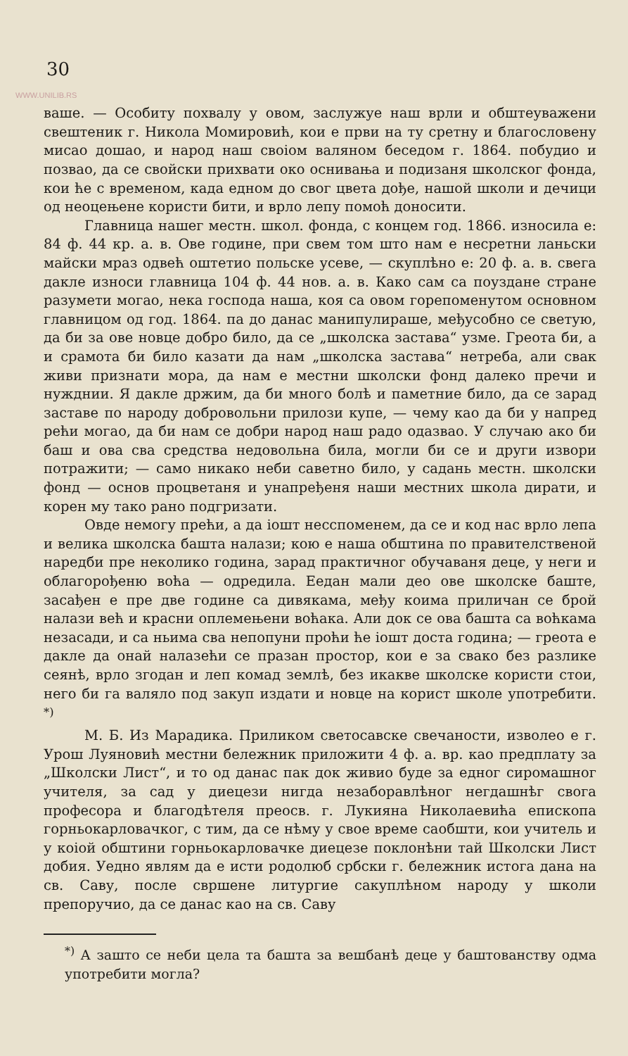30
WWW.UNILIB.RS
ваше. — Особиту похвалу у овом, заслужуе наш врли и обштеуважени свештеник г. Никола Момировић, кои е први на ту сретну и благословену мисао дошао, и народ наш своіом валяном беседом г. 1864. побудио и позвао, да се свойски прихвати око оснивања и подизаня школског фонда, кои ће с временом, када едном до свог цвета дође, нашой школи и дечици од неоцењене користи бити, и врло лепу помоћ доносити.
Главница нашег местн. школ. фонда, с концем год. 1866. износила е: 84 ф. 44 кр. а. в. Ове године, при свем том што нам е несретни ланьски майски мраз одвећ оштетио польске усеве, — скуплѣно е: 20 ф. а. в. свега дакле износи главница 104 ф. 44 нов. а. в. Како сам са поуздане стране разумети могао, нека господа наша, коя са овом горепоменутом основном главницом од год. 1864. па до данас манипулираше, међусобно се светую, да би за ове новце добро било, да се „школска застава“ узме. Греота би, а и срамота би било казати да нам „школска застава“ нетреба, али свак живи признати мора, да нам е местни школски фонд далеко пречи и нужднии. Я дакле држим, да би много болѣ и паметние било, да се зарад заставе по народу добровольни прилози купе, — чему као да би у напред рећи могао, да би нам се добри народ наш радо одазвао. У случаю ако би баш и ова сва средства недовольна била, могли би се и други извори потражити; — само никако неби саветно било, у садань местн. школски фонд — основ процветаня и унапређеня наши местних школа дирати, и корен му тако рано подгризати.
Овде немогу прећи, а да іошт несспоменем, да се и код нас врло лепа и велика школска башта налази; кою е наша обштина по правителственой наредби пре неколико година, зарад практичног обучаваня деце, у неги и облагорођеню воћа — одредила. Еедан мали део ове школске баште, засађен е пре две године са дивякама, међу коима приличан се брой налази већ и красни оплемењени воћака. Али док се ова башта са воћкама незасади, и са ньима сва непопуни проћи ће іошт доста година; — греота е дакле да онай налазећи се празан простор, кои е за свако без разлике сеянѣ, врло згодан и леп комад землѣ, без икакве школске користи стои, него би га валяло под закуп издати и новце на корист школе употребити. <sup>*)</sup>
М. Б. Из Марадика. Приликом светосавске свечаности, изволео е г. Урош Луяновић местни бележник приложити 4 ф. а. вр. као предплату за „Школски Лист“, и то од данас пак док живио буде за едног сиромашног учителя, за сад у диецези нигда незаборавлѣног негдашнѣг свога професора и благодѣтеля преосв. г. Лукияна Николаевића епископа горньокарловачког, с тим, да се нѣму у свое време саобшти, кои учитель и у коіой обштини горньокарловачке диецезе поклонѣни тай Школски Лист добия. Уедно являм да е исти родолюб србски г. бележник истога дана на св. Саву, после свршене литургие сакуплѣном народу у школи препоручио, да се данас као на св. Саву
<sup>*)</sup> А зашто се неби цела та башта за вешбанѣ деце у баштованству одма употребити могла?